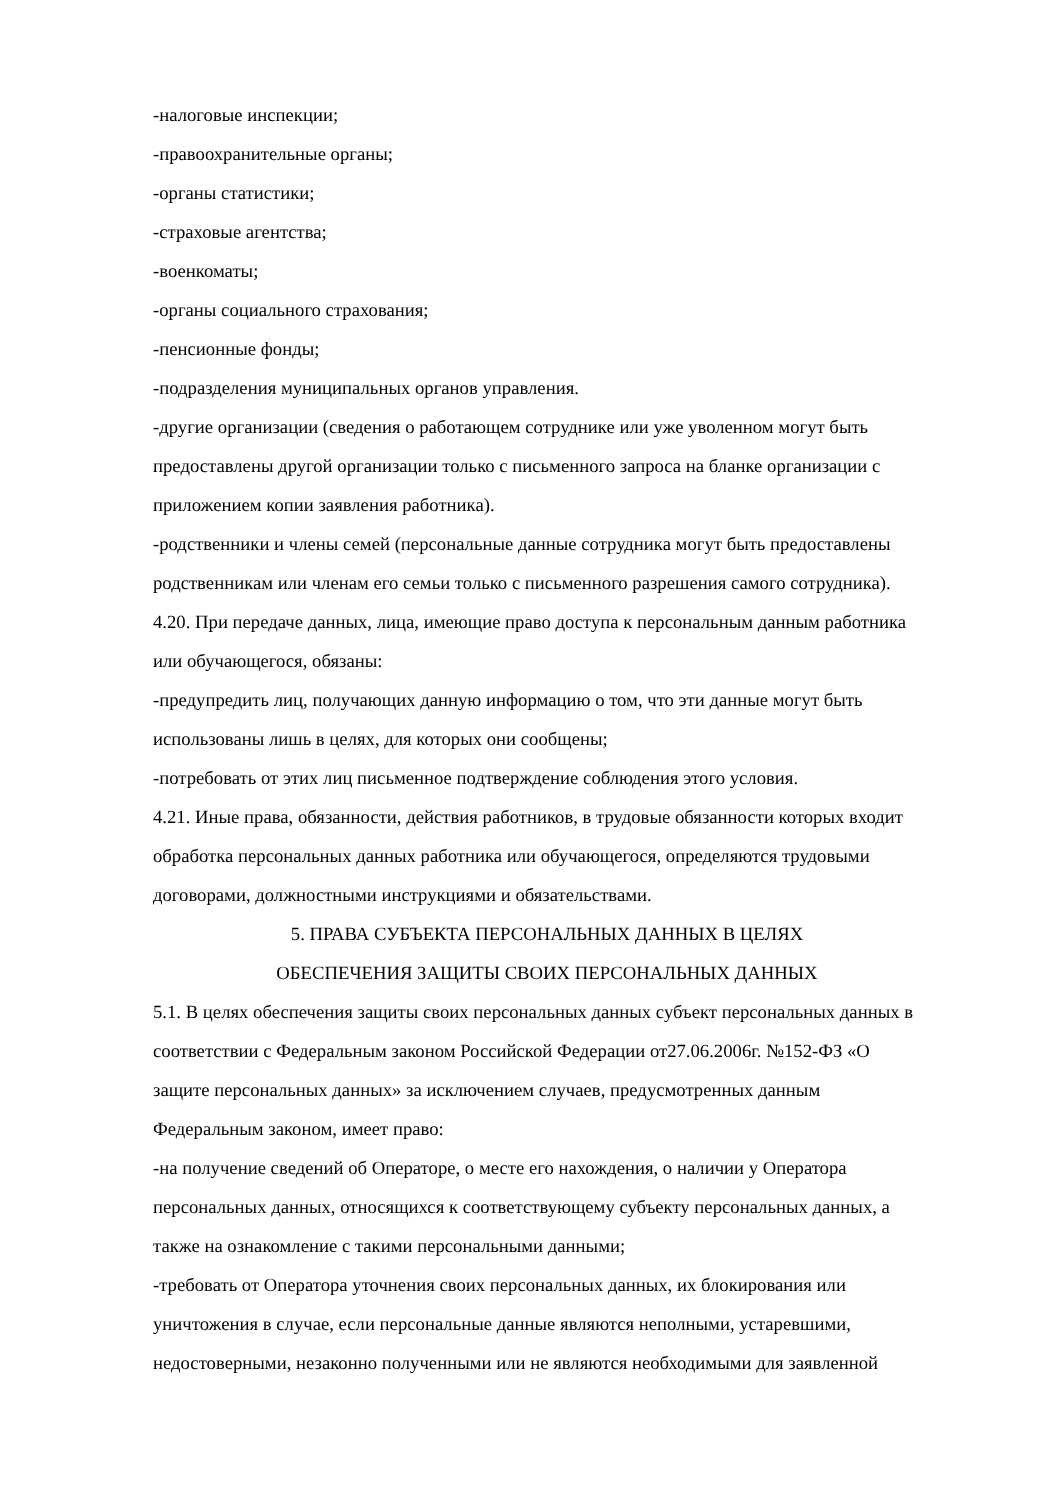-налоговые инспекции;
-правоохранительные органы;
-органы статистики;
-страховые агентства;
-военкоматы;
-органы социального страхования;
-пенсионные фонды;
-подразделения муниципальных органов управления.
-другие организации (сведения о работающем сотруднике или уже уволенном могут быть предоставлены другой организации только с письменного запроса на бланке организации с приложением копии заявления работника).
-родственники и члены семей (персональные данные сотрудника могут быть предоставлены родственникам или членам его семьи только с письменного разрешения самого сотрудника).
4.20. При передаче данных, лица, имеющие право доступа к персональным данным работника или обучающегося, обязаны:
-предупредить лиц, получающих данную информацию о том, что эти данные могут быть использованы лишь в целях, для которых они сообщены;
-потребовать от этих лиц письменное подтверждение соблюдения этого условия.
4.21. Иные права, обязанности, действия работников, в трудовые обязанности которых входит обработка персональных данных работника или обучающегося, определяются трудовыми договорами, должностными инструкциями и обязательствами.
5. ПРАВА СУБЪЕКТА ПЕРСОНАЛЬНЫХ ДАННЫХ В ЦЕЛЯХ
ОБЕСПЕЧЕНИЯ ЗАЩИТЫ СВОИХ ПЕРСОНАЛЬНЫХ ДАННЫХ
5.1. В целях обеспечения защиты своих персональных данных субъект персональных данных в соответствии с Федеральным законом Российской Федерации от27.06.2006г. №152-ФЗ «О защите персональных данных» за исключением случаев, предусмотренных данным Федеральным законом, имеет право:
-на получение сведений об Операторе, о месте его нахождения, о наличии у Оператора персональных данных, относящихся к соответствующему субъекту персональных данных, а также на ознакомление с такими персональными данными;
-требовать от Оператора уточнения своих персональных данных, их блокирования или уничтожения в случае, если персональные данные являются неполными, устаревшими, недостоверными, незаконно полученными или не являются необходимыми для заявленной